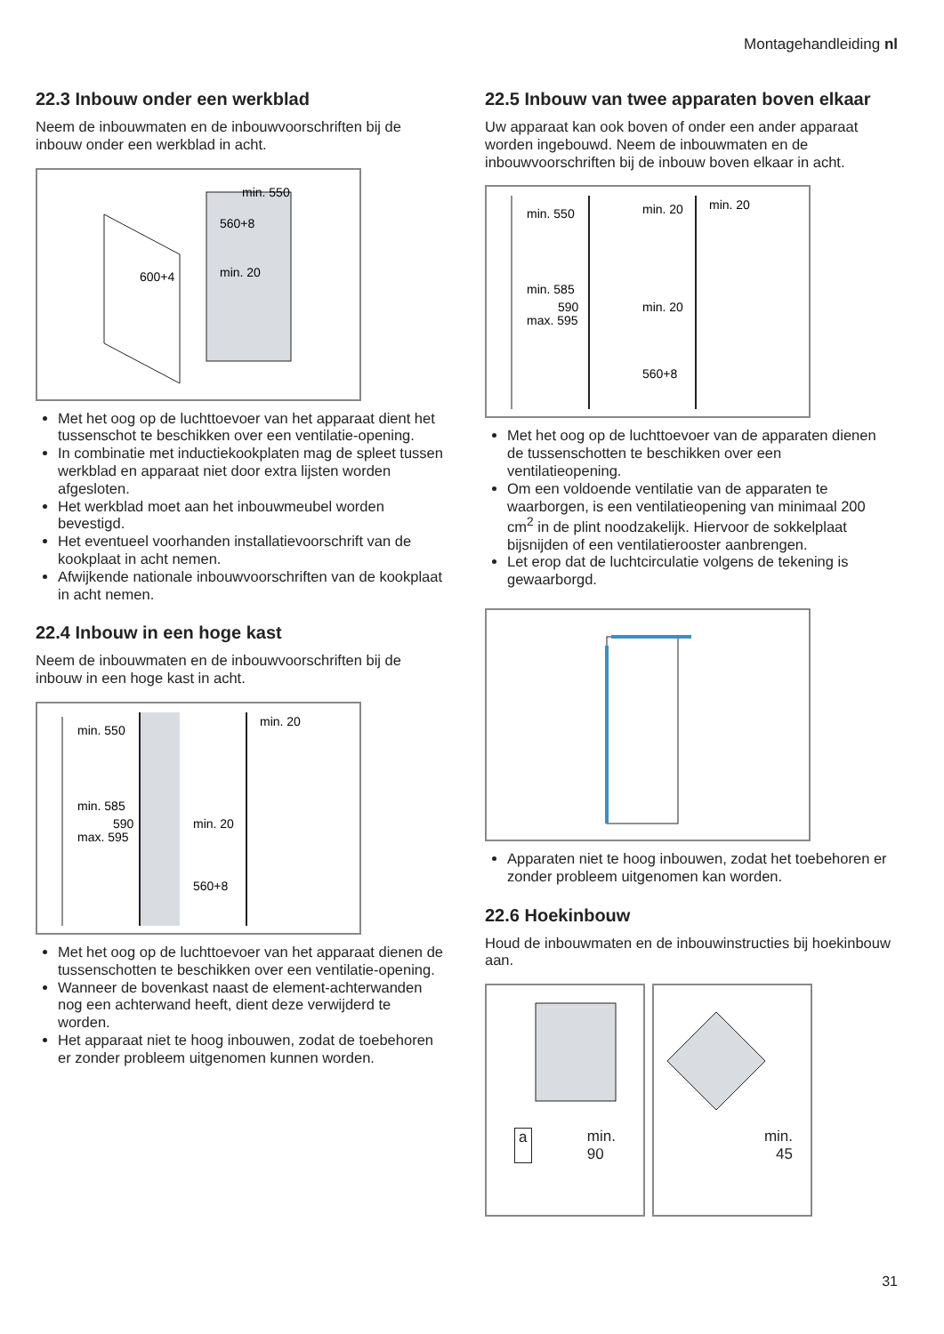Montagehandleiding nl
22.3 Inbouw onder een werkblad
Neem de inbouwmaten en de inbouwvoorschriften bij de inbouw onder een werkblad in acht.
min. 550
560+8
600+4
min. 20
Met het oog op de luchttoevoer van het apparaat dient het tussenschot te beschikken over een venti­latie-opening.
In combinatie met inductiekookplaten mag de spleet tussen werkblad en apparaat niet door extra lijsten worden afgesloten.
Het werkblad moet aan het inbouwmeubel worden bevestigd.
Het eventueel voorhanden installatievoorschrift van de kookplaat in acht nemen.
Afwijkende nationale inbouwvoorschriften van de kookplaat in acht nemen.
22.4 Inbouw in een hoge kast
Neem de inbouwmaten en de inbouwvoorschriften bij de inbouw in een hoge kast in acht.
min. 550
min. 20
min. 585
590
max. 595
min. 20
560+8
Met het oog op de luchttoevoer van het apparaat dienen de tussenschotten te beschikken over een ventilatie-opening.
Wanneer de bovenkast naast de element-achterwan­den nog een achterwand heeft, dient deze verwij­derd te worden.
Het apparaat niet te hoog inbouwen, zodat de toe­behoren er zonder probleem uitgenomen kunnen worden.
22.5 Inbouw van twee apparaten boven elkaar
Uw apparaat kan ook boven of onder een ander appa­raat worden ingebouwd. Neem de inbouwmaten en de inbouwvoorschriften bij de inbouw boven elkaar in acht.
min. 550
min. 20
min. 20
min. 585
590
max. 595
min. 20
560+8
Met het oog op de luchttoevoer van de apparaten dienen de tussenschotten te beschikken over een ventilatieopening.
Om een voldoende ventilatie van de apparaten te waarborgen, is een ventilatieopening van minimaal 200 cm<sup>2</sup> in de plint noodzakelijk. Hiervoor de sok­kelplaat bijsnijden of een ventilatierooster aanbren­gen.
Let erop dat de luchtcirculatie volgens de tekening is gewaarborgd.
Apparaten niet te hoog inbouwen, zodat het toebe­horen er zonder probleem uitgenomen kan worden.
22.6 Hoekinbouw
Houd de inbouwmaten en de inbouwinstructies bij hoekinbouw aan.
a min.
90
min.
45
31